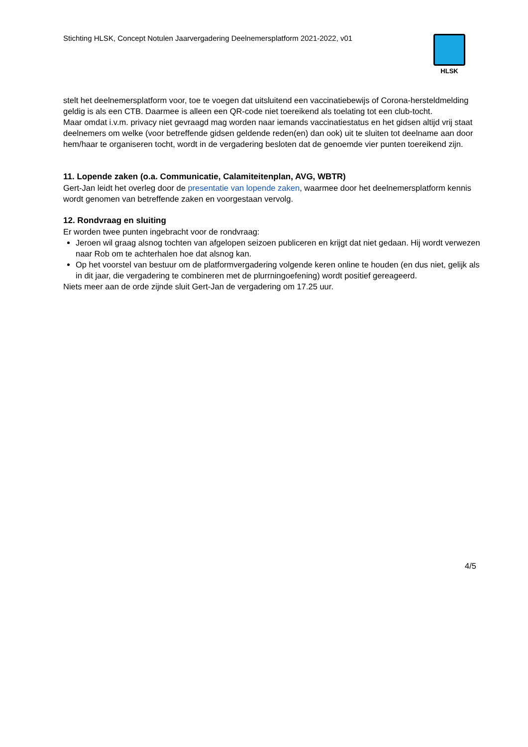Stichting HLSK, Concept Notulen Jaarvergadering Deelnemersplatform 2021-2022, v01
HLSK
stelt het deelnemersplatform voor, toe te voegen dat uitsluitend een vaccinatiebewijs of Corona-hersteldmelding geldig is als een CTB. Daarmee is alleen een QR-code niet toereikend als toelating tot een club-tocht.
Maar omdat i.v.m. privacy niet gevraagd mag worden naar iemands vaccinatiestatus en het gidsen altijd vrij staat deelnemers om welke (voor betreffende gidsen geldende reden(en) dan ook) uit te sluiten tot deelname aan door hem/haar te organiseren tocht, wordt in de vergadering besloten dat de genoemde vier punten toereikend zijn.
11. Lopende zaken (o.a. Communicatie, Calamiteitenplan, AVG, WBTR)
Gert-Jan leidt het overleg door de presentatie van lopende zaken, waarmee door het deelnemersplatform kennis wordt genomen van betreffende zaken en voorgestaan vervolg.
12. Rondvraag en sluiting
Er worden twee punten ingebracht voor de rondvraag:
Jeroen wil graag alsnog tochten van afgelopen seizoen publiceren en krijgt dat niet gedaan. Hij wordt verwezen naar Rob om te achterhalen hoe dat alsnog kan.
Op het voorstel van bestuur om de platformvergadering volgende keren online te houden (en dus niet, gelijk als in dit jaar, die vergadering te combineren met de plurrningoefening) wordt positief gereageerd.
Niets meer aan de orde zijnde sluit Gert-Jan de vergadering om 17.25 uur.
4/5